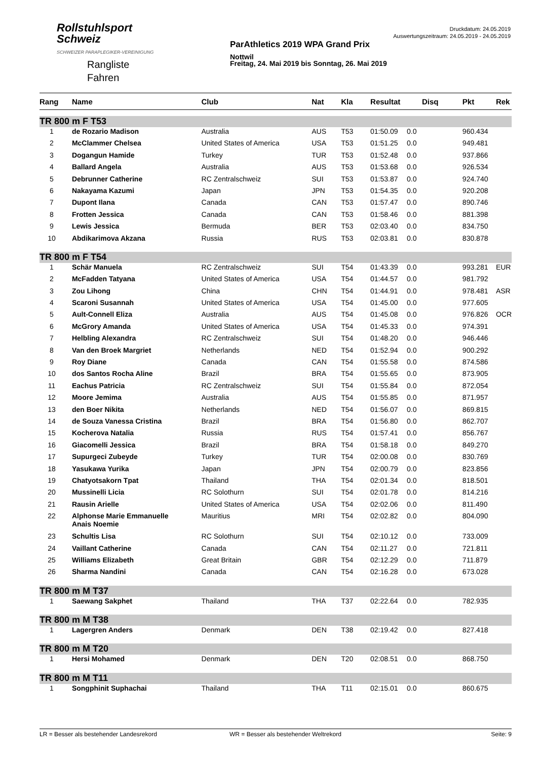Rollstuhlsport
Schweiz
SCHWEIZER PARAPLEGIKER-VEREINIGUNG
Rangliste
Fahren
ParAthletics 2019 WPA Grand Prix
Nottwil
Freitag, 24. Mai 2019 bis Sonntag, 26. Mai 2019
Druckdatum: 24.05.2019
Auswertungszeitraum: 24.05.2019 - 24.05.2019
| Rang | | Name | Club | Nat | Kla | Resultat | | Disq | Pkt | Rek |
| --- | --- | --- | --- | --- | --- | --- | --- | --- | --- | --- |
| TR 800 m F T53 | | | | | | | | | | |
| 1 | | de Rozario Madison | Australia | AUS | T53 | 01:50.09 | 0.0 | | 960.434 | |
| 2 | | McClammer Chelsea | United States of America | USA | T53 | 01:51.25 | 0.0 | | 949.481 | |
| 3 | | Dogangun Hamide | Turkey | TUR | T53 | 01:52.48 | 0.0 | | 937.866 | |
| 4 | | Ballard Angela | Australia | AUS | T53 | 01:53.68 | 0.0 | | 926.534 | |
| 5 | | Debrunner Catherine | RC Zentralschweiz | SUI | T53 | 01:53.87 | 0.0 | | 924.740 | |
| 6 | | Nakayama Kazumi | Japan | JPN | T53 | 01:54.35 | 0.0 | | 920.208 | |
| 7 | | Dupont Ilana | Canada | CAN | T53 | 01:57.47 | 0.0 | | 890.746 | |
| 8 | | Frotten Jessica | Canada | CAN | T53 | 01:58.46 | 0.0 | | 881.398 | |
| 9 | | Lewis Jessica | Bermuda | BER | T53 | 02:03.40 | 0.0 | | 834.750 | |
| 10 | | Abdikarimova Akzana | Russia | RUS | T53 | 02:03.81 | 0.0 | | 830.878 | |
| TR 800 m F T54 | | | | | | | | | | |
| 1 | | Schär Manuela | RC Zentralschweiz | SUI | T54 | 01:43.39 | 0.0 | | 993.281 | EUR |
| 2 | | McFadden Tatyana | United States of America | USA | T54 | 01:44.57 | 0.0 | | 981.792 | |
| 3 | | Zou Lihong | China | CHN | T54 | 01:44.91 | 0.0 | | 978.481 | ASR |
| 4 | | Scaroni Susannah | United States of America | USA | T54 | 01:45.00 | 0.0 | | 977.605 | |
| 5 | | Ault-Connell Eliza | Australia | AUS | T54 | 01:45.08 | 0.0 | | 976.826 | OCR |
| 6 | | McGrory Amanda | United States of America | USA | T54 | 01:45.33 | 0.0 | | 974.391 | |
| 7 | | Helbling Alexandra | RC Zentralschweiz | SUI | T54 | 01:48.20 | 0.0 | | 946.446 | |
| 8 | | Van den Broek Margriet | Netherlands | NED | T54 | 01:52.94 | 0.0 | | 900.292 | |
| 9 | | Roy Diane | Canada | CAN | T54 | 01:55.58 | 0.0 | | 874.586 | |
| 10 | | dos Santos Rocha Aline | Brazil | BRA | T54 | 01:55.65 | 0.0 | | 873.905 | |
| 11 | | Eachus Patricia | RC Zentralschweiz | SUI | T54 | 01:55.84 | 0.0 | | 872.054 | |
| 12 | | Moore Jemima | Australia | AUS | T54 | 01:55.85 | 0.0 | | 871.957 | |
| 13 | | den Boer Nikita | Netherlands | NED | T54 | 01:56.07 | 0.0 | | 869.815 | |
| 14 | | de Souza Vanessa Cristina | Brazil | BRA | T54 | 01:56.80 | 0.0 | | 862.707 | |
| 15 | | Kocherova Natalia | Russia | RUS | T54 | 01:57.41 | 0.0 | | 856.767 | |
| 16 | | Giacomelli Jessica | Brazil | BRA | T54 | 01:58.18 | 0.0 | | 849.270 | |
| 17 | | Supurgeci Zubeyde | Turkey | TUR | T54 | 02:00.08 | 0.0 | | 830.769 | |
| 18 | | Yasukawa Yurika | Japan | JPN | T54 | 02:00.79 | 0.0 | | 823.856 | |
| 19 | | Chatyotsakorn Tpat | Thailand | THA | T54 | 02:01.34 | 0.0 | | 818.501 | |
| 20 | | Mussinelli Licia | RC Solothurn | SUI | T54 | 02:01.78 | 0.0 | | 814.216 | |
| 21 | | Rausin Arielle | United States of America | USA | T54 | 02:02.06 | 0.0 | | 811.490 | |
| 22 | | Alphonse Marie Emmanuelle Anais Noemie | Mauritius | MRI | T54 | 02:02.82 | 0.0 | | 804.090 | |
| 23 | | Schultis Lisa | RC Solothurn | SUI | T54 | 02:10.12 | 0.0 | | 733.009 | |
| 24 | | Vaillant Catherine | Canada | CAN | T54 | 02:11.27 | 0.0 | | 721.811 | |
| 25 | | Williams Elizabeth | Great Britain | GBR | T54 | 02:12.29 | 0.0 | | 711.879 | |
| 26 | | Sharma Nandini | Canada | CAN | T54 | 02:16.28 | 0.0 | | 673.028 | |
| TR 800 m M T37 | | | | | | | | | | |
| 1 | | Saewang Sakphet | Thailand | THA | T37 | 02:22.64 | 0.0 | | 782.935 | |
| TR 800 m M T38 | | | | | | | | | | |
| 1 | | Lagergren Anders | Denmark | DEN | T38 | 02:19.42 | 0.0 | | 827.418 | |
| TR 800 m M T20 | | | | | | | | | | |
| 1 | | Hersi Mohamed | Denmark | DEN | T20 | 02:08.51 | 0.0 | | 868.750 | |
| TR 800 m M T11 | | | | | | | | | | |
| 1 | | Songphinit Suphachai | Thailand | THA | T11 | 02:15.01 | 0.0 | | 860.675 | |
LR = Besser als bestehender Landesrekord WR = Besser als bestehender Weltrekord Seite: 9